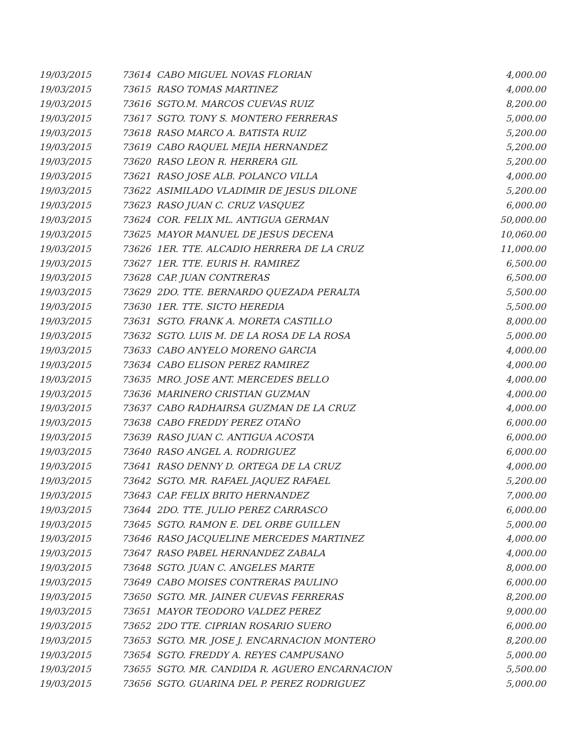| 19/03/2015 | 73614 CABO MIGUEL NOVAS FLORIAN | 4,000.00 |
| 19/03/2015 | 73615 RASO TOMAS MARTINEZ | 4,000.00 |
| 19/03/2015 | 73616 SGTO.M. MARCOS CUEVAS RUIZ | 8,200.00 |
| 19/03/2015 | 73617 SGTO. TONY S. MONTERO FERRERAS | 5,000.00 |
| 19/03/2015 | 73618 RASO MARCO A. BATISTA RUIZ | 5,200.00 |
| 19/03/2015 | 73619 CABO RAQUEL MEJIA HERNANDEZ | 5,200.00 |
| 19/03/2015 | 73620 RASO LEON R. HERRERA GIL | 5,200.00 |
| 19/03/2015 | 73621 RASO JOSE ALB. POLANCO VILLA | 4,000.00 |
| 19/03/2015 | 73622 ASIMILADO VLADIMIR DE JESUS DILONE | 5,200.00 |
| 19/03/2015 | 73623 RASO JUAN C. CRUZ VASQUEZ | 6,000.00 |
| 19/03/2015 | 73624 COR. FELIX ML. ANTIGUA GERMAN | 50,000.00 |
| 19/03/2015 | 73625 MAYOR MANUEL DE JESUS DECENA | 10,060.00 |
| 19/03/2015 | 73626 1ER. TTE. ALCADIO HERRERA DE LA CRUZ | 11,000.00 |
| 19/03/2015 | 73627 1ER. TTE. EURIS H. RAMIREZ | 6,500.00 |
| 19/03/2015 | 73628 CAP. JUAN CONTRERAS | 6,500.00 |
| 19/03/2015 | 73629 2DO. TTE. BERNARDO QUEZADA PERALTA | 5,500.00 |
| 19/03/2015 | 73630 1ER. TTE. SICTO HEREDIA | 5,500.00 |
| 19/03/2015 | 73631 SGTO. FRANK A. MORETA CASTILLO | 8,000.00 |
| 19/03/2015 | 73632 SGTO. LUIS M. DE LA ROSA DE LA ROSA | 5,000.00 |
| 19/03/2015 | 73633 CABO ANYELO MORENO GARCIA | 4,000.00 |
| 19/03/2015 | 73634 CABO ELISON PEREZ RAMIREZ | 4,000.00 |
| 19/03/2015 | 73635 MRO. JOSE ANT. MERCEDES BELLO | 4,000.00 |
| 19/03/2015 | 73636 MARINERO CRISTIAN GUZMAN | 4,000.00 |
| 19/03/2015 | 73637 CABO RADHAIRSA GUZMAN DE LA CRUZ | 4,000.00 |
| 19/03/2015 | 73638 CABO FREDDY PEREZ OTAÑO | 6,000.00 |
| 19/03/2015 | 73639 RASO JUAN C. ANTIGUA ACOSTA | 6,000.00 |
| 19/03/2015 | 73640 RASO ANGEL A. RODRIGUEZ | 6,000.00 |
| 19/03/2015 | 73641 RASO DENNY D. ORTEGA DE LA CRUZ | 4,000.00 |
| 19/03/2015 | 73642 SGTO. MR. RAFAEL JAQUEZ RAFAEL | 5,200.00 |
| 19/03/2015 | 73643 CAP. FELIX BRITO HERNANDEZ | 7,000.00 |
| 19/03/2015 | 73644 2DO. TTE. JULIO PEREZ CARRASCO | 6,000.00 |
| 19/03/2015 | 73645 SGTO. RAMON E. DEL ORBE GUILLEN | 5,000.00 |
| 19/03/2015 | 73646 RASO JACQUELINE MERCEDES MARTINEZ | 4,000.00 |
| 19/03/2015 | 73647 RASO PABEL HERNANDEZ ZABALA | 4,000.00 |
| 19/03/2015 | 73648 SGTO. JUAN C. ANGELES MARTE | 8,000.00 |
| 19/03/2015 | 73649 CABO MOISES CONTRERAS PAULINO | 6,000.00 |
| 19/03/2015 | 73650 SGTO. MR. JAINER CUEVAS FERRERAS | 8,200.00 |
| 19/03/2015 | 73651 MAYOR TEODORO VALDEZ PEREZ | 9,000.00 |
| 19/03/2015 | 73652 2DO TTE. CIPRIAN ROSARIO SUERO | 6,000.00 |
| 19/03/2015 | 73653 SGTO. MR. JOSE J. ENCARNACION MONTERO | 8,200.00 |
| 19/03/2015 | 73654 SGTO. FREDDY A. REYES CAMPUSANO | 5,000.00 |
| 19/03/2015 | 73655 SGTO. MR. CANDIDA R. AGUERO ENCARNACION | 5,500.00 |
| 19/03/2015 | 73656 SGTO. GUARINA DEL P. PEREZ RODRIGUEZ | 5,000.00 |